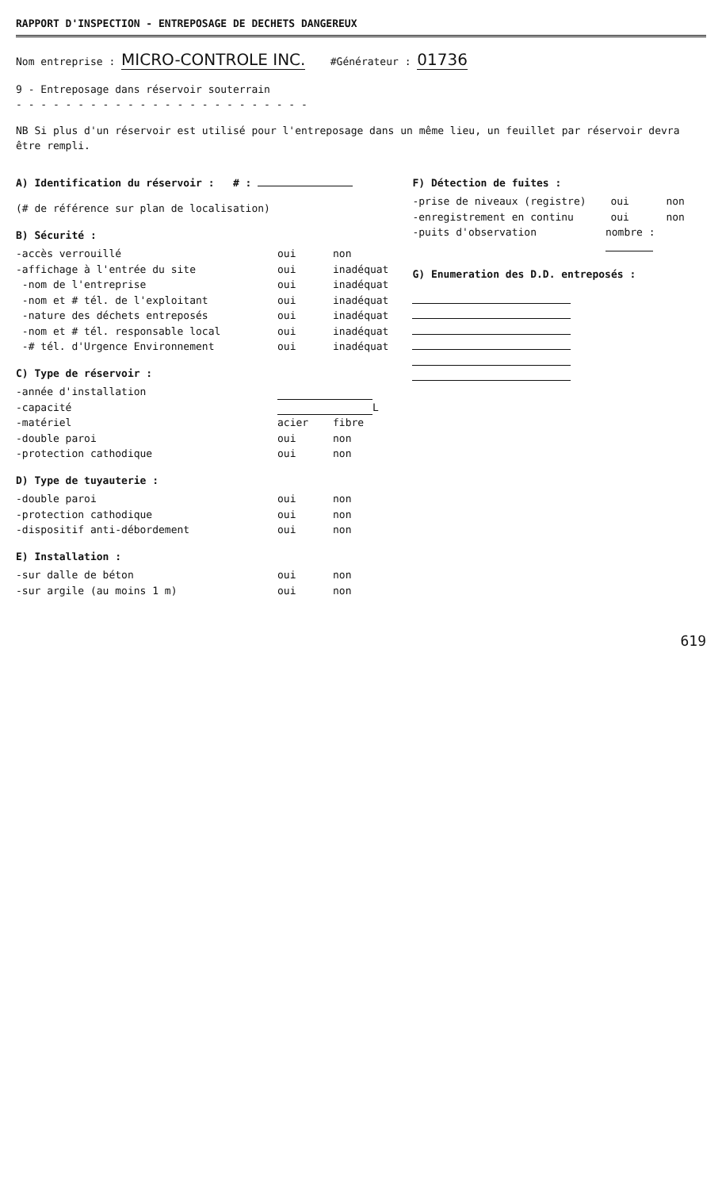RAPPORT D'INSPECTION - ENTREPOSAGE DE DECHETS DANGEREUX
Nom entreprise : MICRO-CONTROLE INC. #Générateur : 01736
9 - Entreposage dans réservoir souterrain
- - - - - - - - - - - - - - - - - - - - - - - -
NB Si plus d'un réservoir est utilisé pour l'entreposage dans un même lieu, un feuillet par réservoir devra être rempli.
A) Identification du réservoir : # :
(# de référence sur plan de localisation)
B) Sécurité :
-accès verrouillé oui non
-affichage à l'entrée du site oui inadéquat
-nom de l'entreprise oui inadéquat
-nom et # tél. de l'exploitant oui inadéquat
-nature des déchets entreposés oui inadéquat
-nom et # tél. responsable local oui inadéquat
-# tél. d'Urgence Environnement oui inadéquat
C) Type de réservoir :
-année d'installation
-capacité L
-matériel acier fibre
-double paroi oui non
-protection cathodique oui non
D) Type de tuyauterie :
-double paroi oui non
-protection cathodique oui non
-dispositif anti-débordement oui non
E) Installation :
-sur dalle de béton oui non
-sur argile (au moins 1 m) oui non
F) Détection de fuites :
-prise de niveaux (registre) oui non
-enregistrement en continu oui non
-puits d'observation nombre :
G) Enumeration des D.D. entreposés :
619